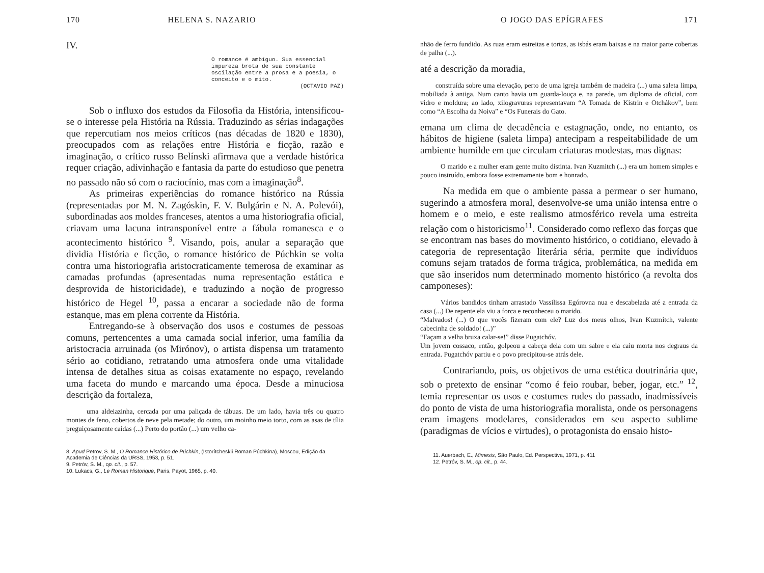170 HELENA S. NAZARIO
IV.
O romance é ambíguo. Sua essencial impureza brota de sua constante oscilação entre a prosa e a poesia, o conceito e o mito.
(OCTAVIO PAZ)
Sob o influxo dos estudos da Filosofia da História, intensificou-se o interesse pela História na Rússia. Traduzindo as sérias indagações que repercutiam nos meios críticos (nas décadas de 1820 e 1830), preocupados com as relações entre História e ficção, razão e imaginação, o crítico russo Belínski afirmava que a verdade histórica requer criação, adivinhação e fantasia da parte do estudioso que penetra no passado não só com o raciocínio, mas com a imaginação<sup>8</sup>.
As primeiras experiências do romance histórico na Rússia (representadas por M. N. Zagóskin, F. V. Bulgárin e N. A. Polevói), subordinadas aos moldes franceses, atentos a uma historiografia oficial, criavam uma lacuna intransponível entre a fábula romanesca e o acontecimento histórico <sup>9</sup>. Visando, pois, anular a separação que dividia História e ficção, o romance histórico de Púchkin se volta contra uma historiografia aristocraticamente temerosa de examinar as camadas profundas (apresentadas numa representação estática e desprovida de historicidade), e traduzindo a noção de progresso histórico de Hegel <sup>10</sup>, passa a encarar a sociedade não de forma estanque, mas em plena corrente da História.
Entregando-se à observação dos usos e costumes de pessoas comuns, pertencentes a uma camada social inferior, uma família da aristocracia arruinada (os Mirónov), o artista dispensa um tratamento sério ao cotidiano, retratando uma atmosfera onde uma vitalidade intensa de detalhes situa as coisas exatamente no espaço, revelando uma faceta do mundo e marcando uma época. Desde a minuciosa descrição da fortaleza,
uma aldeiazinha, cercada por uma paliçada de tábuas. De um lado, havia três ou quatro montes de feno, cobertos de neve pela metade; do outro, um moinho meio torto, com as asas de tília preguiçosamente caídas (...) Perto do portão (...) um velho ca-
8. Apud Petrov, S. M., O Romance Histórico de Púchkin, (Istorítcheskii Roman Púchkina), Moscou, Edição da Academia de Ciências da URSS, 1953, p. 51.
9. Petróv, S. M., op. cit., p. 57.
10. Lukacs, G., Le Roman Historique, Paris, Payot, 1965, p. 40.
O JOGO DAS EPÍGRAFES 171
nhão de ferro fundido. As ruas eram estreitas e tortas, as isbás eram baixas e na maior parte cobertas de palha (...).
até a descrição da moradia,
construída sobre uma elevação, perto de uma igreja também de madeira (...) uma saleta limpa, mobiliada à antiga. Num canto havia um guarda-louça e, na parede, um diploma de oficial, com vidro e moldura; ao lado, xilogravuras representavam “A Tomada de Kistrin e Otchákov”, bem como “A Escolha da Noiva” e “Os Funerais do Gato.
emana um clima de decadência e estagnação, onde, no entanto, os hábitos de higiene (saleta limpa) antecipam a respeitabilidade de um ambiente humilde em que circulam criaturas modestas, mas dignas:
O marido e a mulher eram gente muito distinta. Ivan Kuzmitch (...) era um homem simples e pouco instruído, embora fosse extremamente bom e honrado.
Na medida em que o ambiente passa a permear o ser humano, sugerindo a atmosfera moral, desenvolve-se uma união intensa entre o homem e o meio, e este realismo atmosférico revela uma estreita relação com o historicismo<sup>11</sup>. Considerado como reflexo das forças que se encontram nas bases do movimento histórico, o cotidiano, elevado à categoria de representação literária séria, permite que indivíduos comuns sejam tratados de forma trágica, problemática, na medida em que são inseridos num determinado momento histórico (a revolta dos camponeses):
Vários bandidos tinham arrastado Vassilissa Egórovna nua e descabelada até a entrada da casa (...) De repente ela viu a forca e reconheceu o marido.
“Malvados! (...) O que vocês fizeram com ele? Luz dos meus olhos, Ivan Kuzmitch, valente cabecinha de soldado! (...)”
“Façam a velha bruxa calar-se!” disse Pugatchóv.
Um jovem cossaco, então, golpeou a cabeça dela com um sabre e ela caiu morta nos degraus da entrada. Pugatchóv partiu e o povo precipitou-se atrás dele.
Contrariando, pois, os objetivos de uma estética doutrinária que, sob o pretexto de ensinar “como é feio roubar, beber, jogar, etc.” <sup>12</sup>, temia representar os usos e costumes rudes do passado, inadmissíveis do ponto de vista de uma historiografia moralista, onde os personagens eram imagens modelares, considerados em seu aspecto sublime (paradigmas de vícios e virtudes), o protagonista do ensaio histo-
11. Auerbach, E., Mimesis, São Paulo, Ed. Perspectiva, 1971, p. 411
12. Petróv, S. M., op. cit., p. 44.